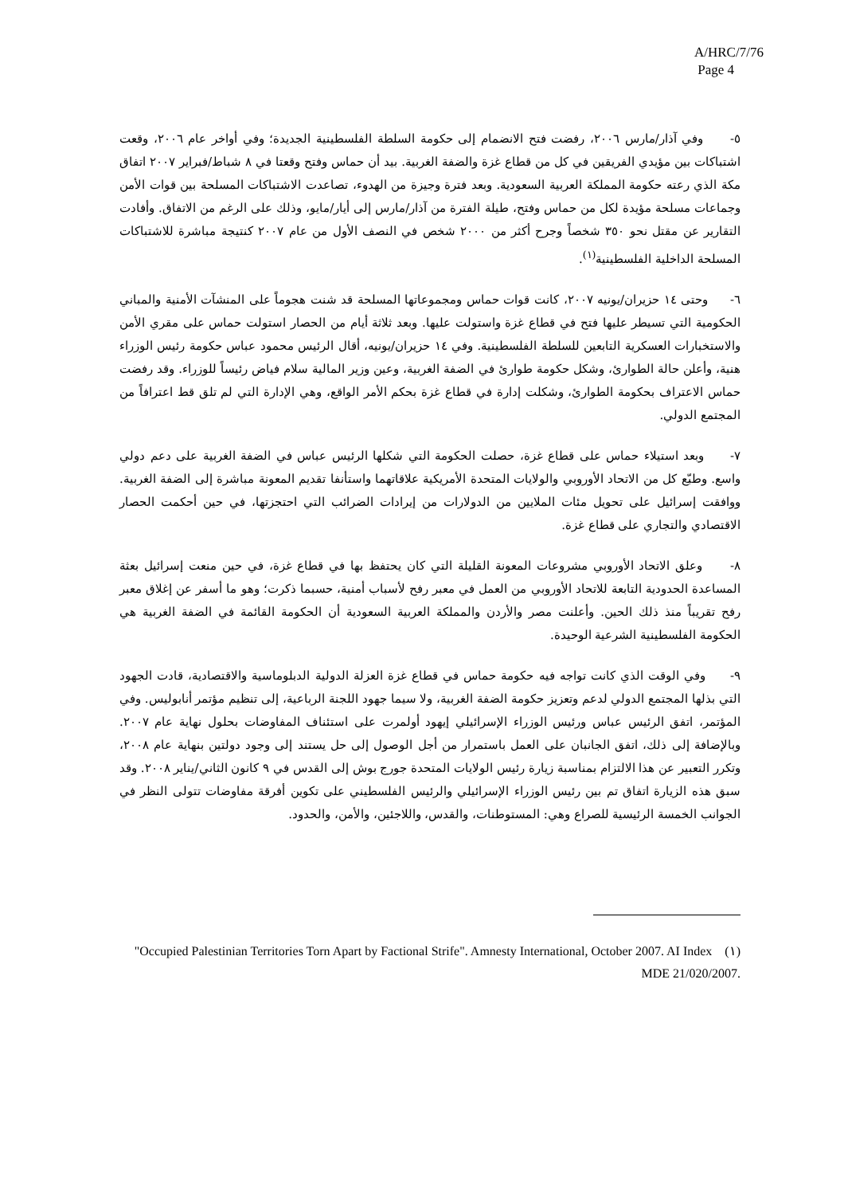A/HRC/7/76
Page 4
٥- وفي آذار/مارس ٢٠٠٦، رفضت فتح الانضمام إلى حكومة السلطة الفلسطينية الجديدة؛ وفي أواخر عام ٢٠٠٦، وقعت اشتباكات بين مؤيدي الفريقين في كل من قطاع غزة والضفة الغربية. بيد أن حماس وفتح وقعتا في ٨ شباط/فبراير ٢٠٠٧ اتفاق مكة الذي رعته حكومة المملكة العربية السعودية. وبعد فترة وجيزة من الهدوء، تصاعدت الاشتباكات المسلحة بين قوات الأمن وجماعات مسلحة مؤيدة لكل من حماس وفتح، طيلة الفترة من آذار/مارس إلى أيار/مايو، وذلك على الرغم من الاتفاق. وأفادت التقارير عن مقتل نحو ٣٥٠ شخصاً وجرح أكثر من ٢٠٠٠ شخص في النصف الأول من عام ٢٠٠٧ كنتيجة مباشرة للاشتباكات المسلحة الداخلية الفلسطينية<sup>(١)</sup>.
٦- وحتى ١٤ حزيران/يونيه ٢٠٠٧، كانت قوات حماس ومجموعاتها المسلحة قد شنت هجوماً على المنشآت الأمنية والمباني الحكومية التي تسيطر عليها فتح في قطاع غزة واستولت عليها. وبعد ثلاثة أيام من الحصار استولت حماس على مقري الأمن والاستخبارات العسكرية التابعين للسلطة الفلسطينية. وفي ١٤ حزيران/يونيه، أقال الرئيس محمود عباس حكومة رئيس الوزراء هنية، وأعلن حالة الطوارئ، وشكل حكومة طوارئ في الضفة الغربية، وعين وزير المالية سلام فياض رئيساً للوزراء. وقد رفضت حماس الاعتراف بحكومة الطوارئ، وشكلت إدارة في قطاع غزة بحكم الأمر الواقع، وهي الإدارة التي لم تلق قط اعترافاً من المجتمع الدولي.
٧- وبعد استيلاء حماس على قطاع غزة، حصلت الحكومة التي شكلها الرئيس عباس في الضفة الغربية على دعم دولي واسع. وطبّع كل من الاتحاد الأوروبي والولايات المتحدة الأمريكية علاقاتهما واستأنفا تقديم المعونة مباشرة إلى الضفة الغربية. ووافقت إسرائيل على تحويل مئات الملايين من الدولارات من إيرادات الضرائب التي احتجزتها، في حين أحكمت الحصار الاقتصادي والتجاري على قطاع غزة.
٨- وعلق الاتحاد الأوروبي مشروعات المعونة القليلة التي كان يحتفظ بها في قطاع غزة، في حين منعت إسرائيل بعثة المساعدة الحدودية التابعة للاتحاد الأوروبي من العمل في معبر رفح لأسباب أمنية، حسبما ذكرت؛ وهو ما أسفر عن إغلاق معبر رفح تقريباً منذ ذلك الحين. وأعلنت مصر والأردن والمملكة العربية السعودية أن الحكومة القائمة في الضفة الغربية هي الحكومة الفلسطينية الشرعية الوحيدة.
٩- وفي الوقت الذي كانت تواجه فيه حكومة حماس في قطاع غزة العزلة الدولية الدبلوماسية والاقتصادية، قادت الجهود التي بذلها المجتمع الدولي لدعم وتعزيز حكومة الضفة الغربية، ولا سيما جهود اللجنة الرباعية، إلى تنظيم مؤتمر أنابوليس. وفي المؤتمر، اتفق الرئيس عباس ورئيس الوزراء الإسرائيلي إيهود أولمرت على استئناف المفاوضات بحلول نهاية عام ٢٠٠٧. وبالإضافة إلى ذلك، اتفق الجانبان على العمل باستمرار من أجل الوصول إلى حل يستند إلى وجود دولتين بنهاية عام ٢٠٠٨، وتكرر التعبير عن هذا الالتزام بمناسبة زيارة رئيس الولايات المتحدة جورج بوش إلى القدس في ٩ كانون الثاني/يناير ٢٠٠٨. وقد سبق هذه الزيارة اتفاق تم بين رئيس الوزراء الإسرائيلي والرئيس الفلسطيني على تكوين أفرقة مفاوضات تتولى النظر في الجوانب الخمسة الرئيسية للصراع وهي: المستوطنات، والقدس، واللاجئين، والأمن، والحدود.
(١) "Occupied Palestinian Territories Torn Apart by Factional Strife". Amnesty International, October 2007. AI Index MDE 21/020/2007.